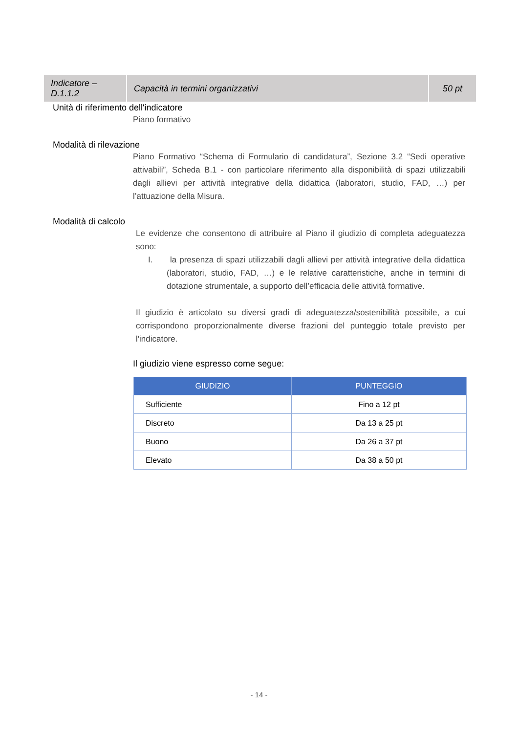| Indicatore – D.1.1.2 | Capacità in termini organizzativi | 50 pt |
Unità di riferimento dell'indicatore
Piano formativo
Modalità di rilevazione
Piano Formativo “Schema di Formulario di candidatura”, Sezione 3.2 “Sedi operative attivabili”, Scheda B.1 - con particolare riferimento alla disponibilità di spazi utilizzabili dagli allievi per attività integrative della didattica (laboratori, studio, FAD, …) per l’attuazione della Misura.
Modalità di calcolo
Le evidenze che consentono di attribuire al Piano il giudizio di completa adeguatezza sono:
I. la presenza di spazi utilizzabili dagli allievi per attività integrative della didattica (laboratori, studio, FAD, …) e le relative caratteristiche, anche in termini di dotazione strumentale, a supporto dell’efficacia delle attività formative.
Il giudizio è articolato su diversi gradi di adeguatezza/sostenibilità possibile, a cui corrispondono proporzionalmente diverse frazioni del punteggio totale previsto per l'indicatore.
Il giudizio viene espresso come segue:
| GIUDIZIO | PUNTEGGIO |
| --- | --- |
| Sufficiente | Fino a 12 pt |
| Discreto | Da 13 a 25 pt |
| Buono | Da 26 a 37 pt |
| Elevato | Da 38 a 50 pt |
- 14 -